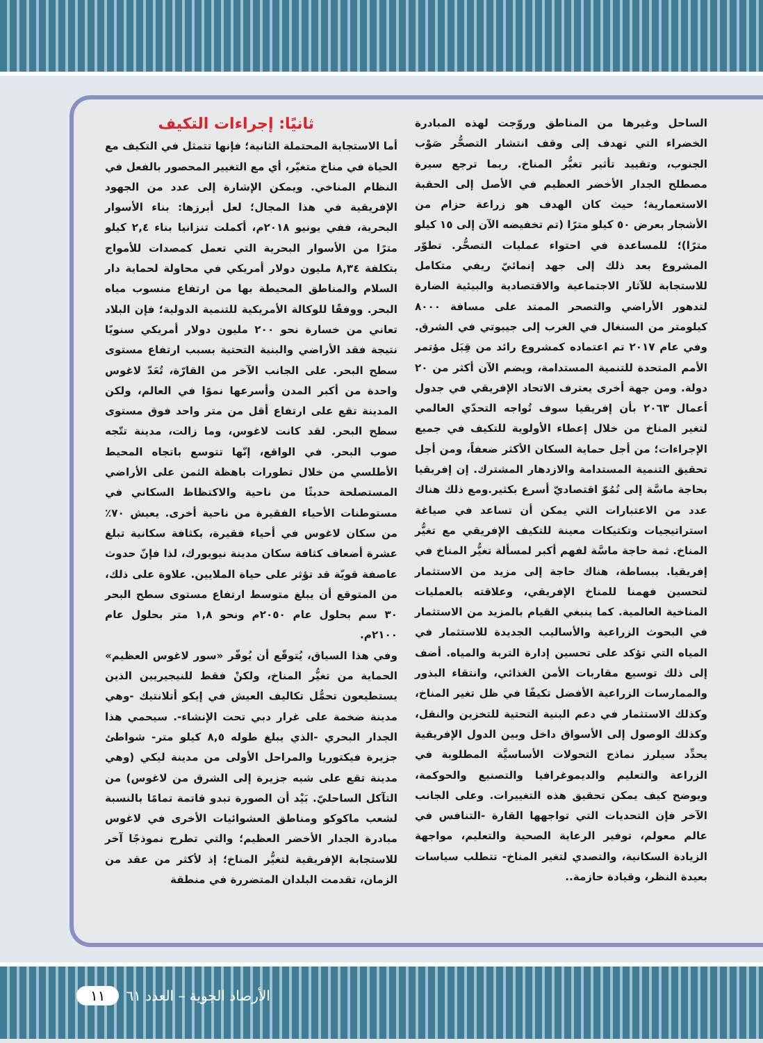ثانيًا: إجراءات التكيف
أما الاستجابة المحتملة الثانية؛ فإنها تتمثل في التكيف مع الحياة في مناخ متغيّر، أي مع التغيير المحصور بالفعل في النظام المناخي. ويمكن الإشارة إلى عدد من الجهود الإفريقية في هذا المجال؛ لعل أبرزها: بناء الأسوار البحرية، ففي يونيو ٢٠١٨م، أكملت تنزانيا بناء ٢,٤ كيلو مترًا من الأسوار البحرية التي تعمل كمصدات للأمواج بتكلفة ٨,٣٤ مليون دولار أمريكي في محاولة لحماية دار السلام والمناطق المحيطة بها من ارتفاع منسوب مياه البحر. ووفقًا للوكالة الأمريكية للتنمية الدولية؛ فإن البلاد تعاني من خسارة نحو ٢٠٠ مليون دولار أمريكي سنويًا نتيجة فقد الأراضي والبنية التحتية بسبب ارتفاع مستوى سطح البحر. على الجانب الآخر من القارّة، تُعَدّ لاغوس واحدة من أكبر المدن وأسرعها نموًا في العالم، ولكن المدينة تقع على ارتفاع أقل من متر واحد فوق مستوى سطح البحر. لقد كانت لاغوس، وما زالت، مدينة تتّجه صوب البحر. في الواقع، إنّها تتوسع باتجاه المحيط الأطلسي من خلال تطورات باهظة الثمن على الأراضي المستصلحة حديثًا من ناحية والاكتظاظ السكاني في مستوطنات الأحياء الفقيرة من ناحية أخرى. يعيش ٧٠٪ من سكان لاغوس في أحياء فقيرة، بكثافة سكانية تبلغ عشرة أضعاف كثافة سكان مدينة نيويورك، لذا فإنّ حدوث عاصفة قويّة قد تؤثر على حياة الملايين. علاوة على ذلك، من المتوقع أن يبلغ متوسط ارتفاع مستوى سطح البحر ٣٠ سم بحلول عام ٢٠٥٠م ونحو ١,٨ متر بحلول عام ٢١٠٠م.
وفي هذا السياق، يُتوقّع أن يُوفّر «سور لاغوس العظيم» الحماية من تغيُّر المناخ، ولكنْ فقط للنيجيريين الذين يستطيعون تحمُّل تكاليف العيش في إيكو أتلانتيك -وهي مدينة ضخمة على غرار دبي تحت الإنشاء-. سيحمي هذا الجدار البحري -الذي يبلغ طوله ٨,٥ كيلو متر- شواطئ جزيرة فيكتوريا والمراحل الأولى من مدينة ليكي (وهي مدينة تقع على شبه جزيرة إلى الشرق من لاغوس) من التآكل الساحليّ. بَيْد أن الصورة تبدو قاتمة تمامًا بالنسبة لشعب ماكوكو ومناطق العشوائيات الأخرى في لاغوس مبادرة الجدار الأخضر العظيم؛ والتي تطرح نموذجًا آخر للاستجابة الإفريقية لتغيُّر المناخ؛ إذ لأكثر من عقد من الزمان، تقدمت البلدان المتضررة في منطقة
الساحل وغيرها من المناطق وروّجت لهذه المبادرة الخضراء التي تهدف إلى وقف انتشار التصحُّر صَوْب الجنوب، وتقييد تأثير تغيُّر المناخ. ربما ترجع سيرة مصطلح الجدار الأخضر العظيم في الأصل إلى الحقبة الاستعمارية؛ حيث كان الهدف هو زراعة حزام من الأشجار بعرض ٥٠ كيلو مترًا (تم تخفيضه الآن إلى ١٥ كيلو مترًا)؛ للمساعدة في احتواء عمليات التصحُّر. تطوّر المشروع بعد ذلك إلى جهد إنمائيّ ريفي متكامل للاستجابة للآثار الاجتماعية والاقتصادية والبيئية الضارة لتدهور الأراضي والتصحر الممتد على مسافة ٨٠٠٠ كيلومتر من السنغال في الغرب إلى جيبوتي في الشرق. وفي عام ٢٠١٧ تم اعتماده كمشروع رائد من قِبَل مؤتمر الأمم المتحدة للتنمية المستدامة، ويضم الآن أكثر من ٢٠ دولة. ومن جهة أخرى يعترف الاتحاد الإفريقي في جدول أعمال ٢٠٦٣ بأن إفريقيا سوف تُواجه التحدّي العالمي لتغير المناخ من خلال إعطاء الأولوية للتكيف في جميع الإجراءات؛ من أجل حماية السكان الأكثر ضعفاً، ومن أجل تحقيق التنمية المستدامة والازدهار المشترك. إن إفريقيا بحاجة ماسَّة إلى نُمُوّ اقتصاديّ أسرع بكثير.ومع ذلك هناك عدد من الاعتبارات التي يمكن أن تساعد في صياغة استراتيجيات وتكتيكات معينة للتكيف الإفريقي مع تغيُّر المناخ. ثمة حاجة ماسَّة لفهم أكبر لمسألة تغيُّر المناخ في إفريقيا. ببساطة، هناك حاجة إلى مزيد من الاستثمار لتحسين فهمنا للمناخ الإفريقي، وعلاقته بالعمليات المناخية العالمية. كما ينبغي القيام بالمزيد من الاستثمار في البحوث الزراعية والأساليب الجديدة للاستثمار في المياه التي تؤكد على تحسين إدارة التربة والمياه. أضف إلى ذلك توسيع مقاربات الأمن الغذائي، وانتقاء البذور والممارسات الزراعية الأفضل تكيفًا في ظل تغير المناخ، وكذلك الاستثمار في دعم البنية التحتية للتخزين والنقل، وكذلك الوصول إلى الأسواق داخل وبين الدول الإفريقية يحدِّد سيلرز نماذج التحولات الأساسيَّة المطلوبة في الزراعة والتعليم والديموغرافيا والتصنيع والحوكمة، ويوضح كيف يمكن تحقيق هذه التغييرات. وعلى الجانب الآخر فإن التحديات التي تواجهها القارة -التنافس في عالم معولم، توفير الرعاية الصحية والتعليم، مواجهة الزيادة السكانية، والتصدي لتغير المناخ- تتطلب سياسات بعيدة النظر، وقيادة حازمة..
الأرصاد الجوية – العدد ٦١ ١١